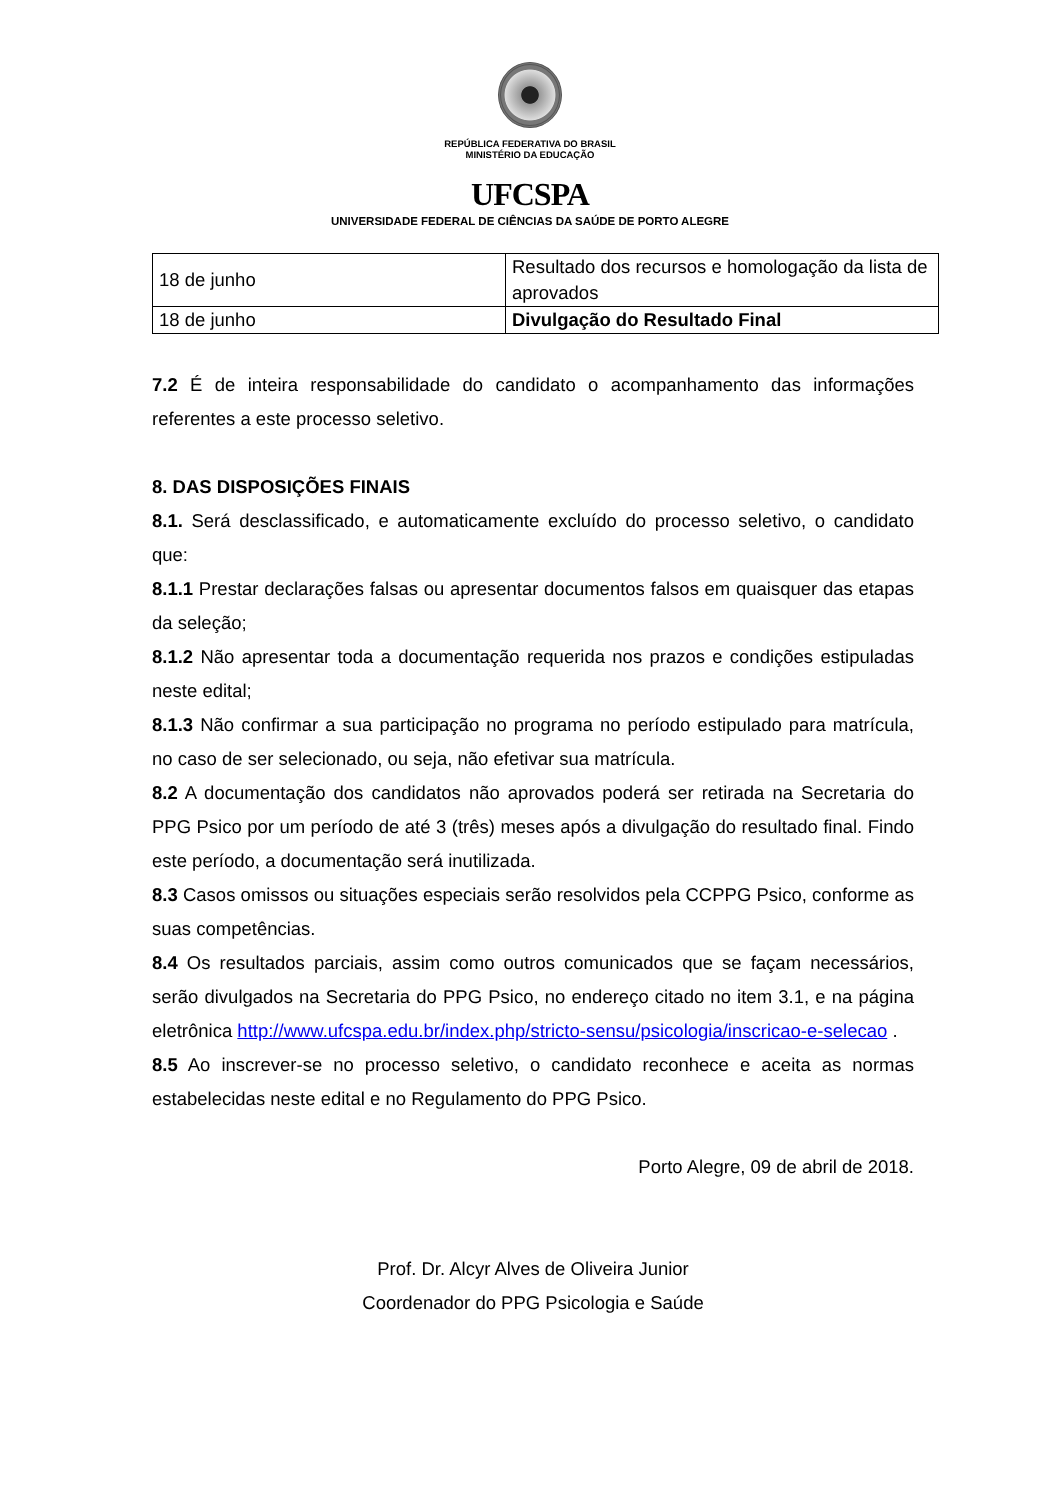REPÚBLICA FEDERATIVA DO BRASIL
MINISTÉRIO DA EDUCAÇÃO
UFCSPA
UNIVERSIDADE FEDERAL DE CIÊNCIAS DA SAÚDE DE PORTO ALEGRE
| 18 de junho | Resultado dos recursos e homologação da lista de aprovados |
| 18 de junho | Divulgação do Resultado Final |
7.2 É de inteira responsabilidade do candidato o acompanhamento das informações referentes a este processo seletivo.
8. DAS DISPOSIÇÕES FINAIS
8.1. Será desclassificado, e automaticamente excluído do processo seletivo, o candidato que:
8.1.1 Prestar declarações falsas ou apresentar documentos falsos em quaisquer das etapas da seleção;
8.1.2 Não apresentar toda a documentação requerida nos prazos e condições estipuladas neste edital;
8.1.3 Não confirmar a sua participação no programa no período estipulado para matrícula, no caso de ser selecionado, ou seja, não efetivar sua matrícula.
8.2 A documentação dos candidatos não aprovados poderá ser retirada na Secretaria do PPG Psico por um período de até 3 (três) meses após a divulgação do resultado final. Findo este período, a documentação será inutilizada.
8.3 Casos omissos ou situações especiais serão resolvidos pela CCPPG Psico, conforme as suas competências.
8.4 Os resultados parciais, assim como outros comunicados que se façam necessários, serão divulgados na Secretaria do PPG Psico, no endereço citado no item 3.1, e na página eletrônica http://www.ufcspa.edu.br/index.php/stricto-sensu/psicologia/inscricao-e-selecao .
8.5 Ao inscrever-se no processo seletivo, o candidato reconhece e aceita as normas estabelecidas neste edital e no Regulamento do PPG Psico.
Porto Alegre, 09 de abril de 2018.
Prof. Dr. Alcyr Alves de Oliveira Junior
Coordenador do PPG Psicologia e Saúde